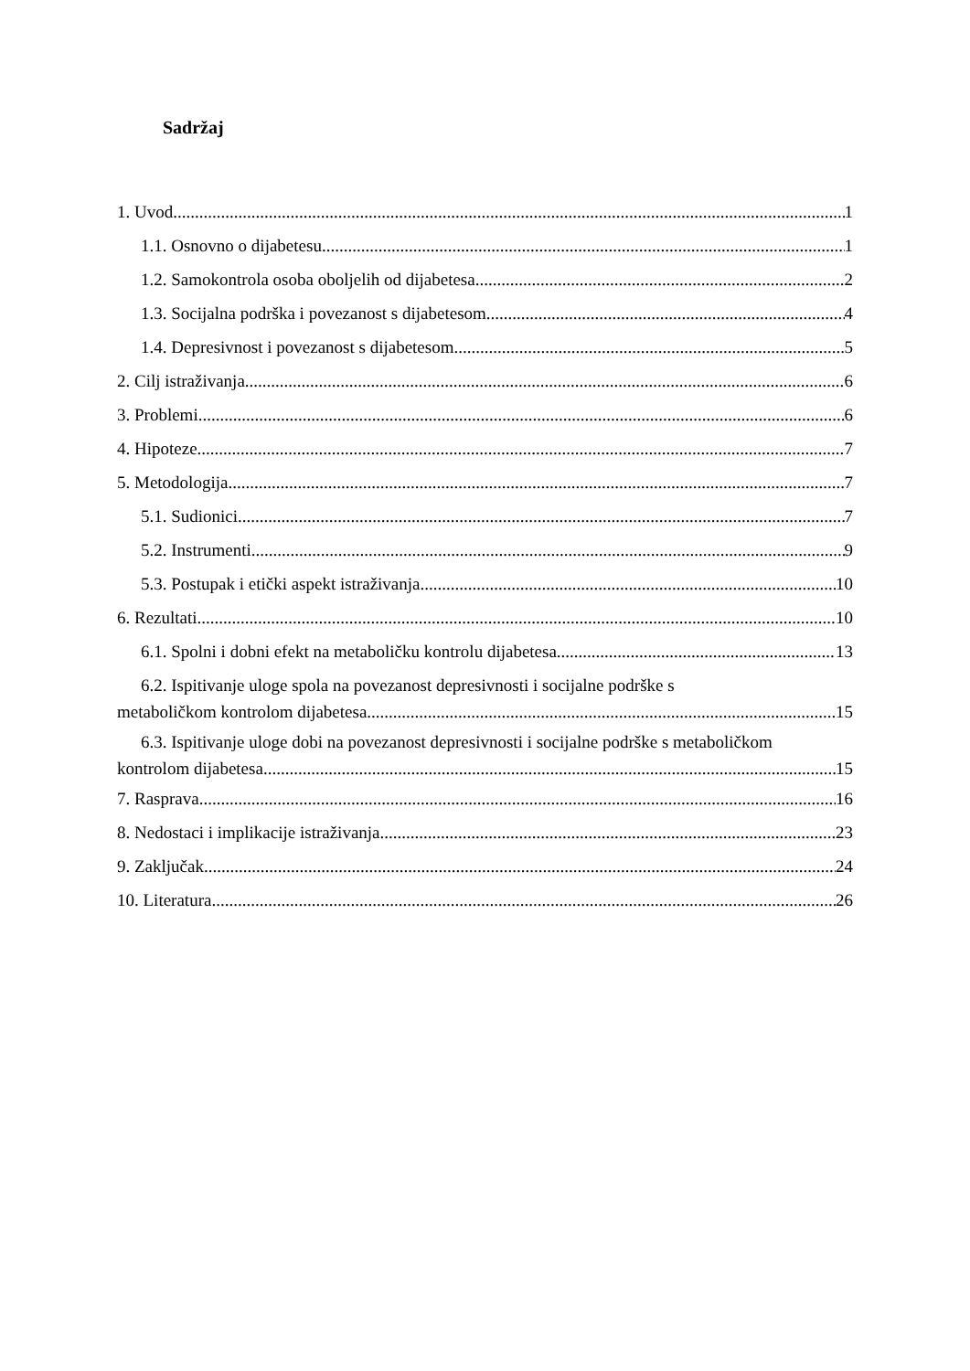Sadržaj
1. Uvod 1
1.1. Osnovno o dijabetesu 1
1.2. Samokontrola osoba oboljelih od dijabetesa 2
1.3. Socijalna podrška i povezanost s dijabetesom 4
1.4. Depresivnost i povezanost s dijabetesom 5
2. Cilj istraživanja 6
3. Problemi 6
4. Hipoteze 7
5. Metodologija 7
5.1. Sudionici 7
5.2. Instrumenti 9
5.3. Postupak i etički aspekt istraživanja 10
6. Rezultati 10
6.1. Spolni i dobni efekt na metaboličku kontrolu dijabetesa 13
6.2. Ispitivanje uloge spola na povezanost depresivnosti i socijalne podrške s
metaboličkom kontrolom dijabetesa 15
6.3. Ispitivanje uloge dobi na povezanost depresivnosti i socijalne podrške s metaboličkom
kontrolom dijabetesa 15
7. Rasprava 16
8. Nedostaci i implikacije istraživanja 23
9. Zaključak 24
10. Literatura 26